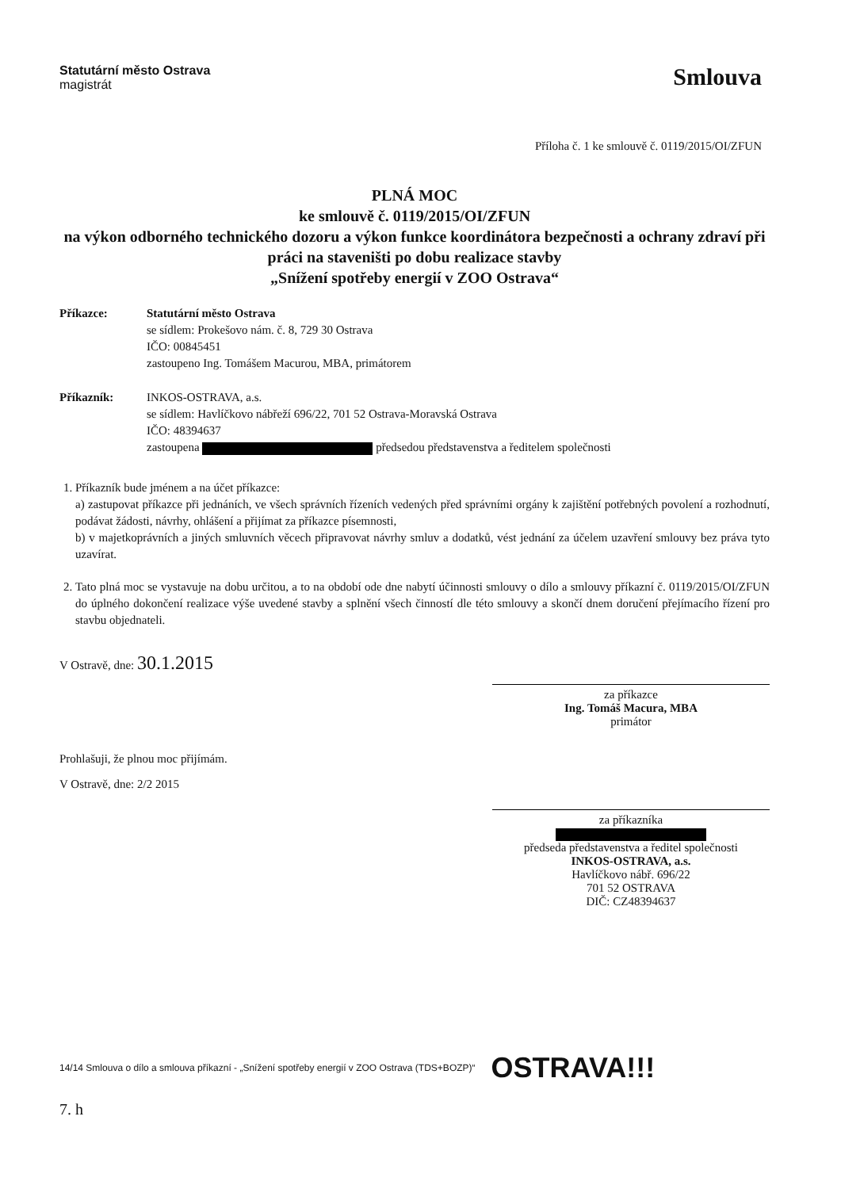Statutární město Ostrava
magistrát
Smlouva
Příloha č. 1 ke smlouvě č. 0119/2015/OI/ZFUN
PLNÁ MOC
ke smlouvě č. 0119/2015/OI/ZFUN
na výkon odborného technického dozoru a výkon funkce koordinátora bezpečnosti a ochrany zdraví při práci na staveništi po dobu realizace stavby
„Snížení spotřeby energií v ZOO Ostrava“
Příkazce: Statutární město Ostrava
se sídlem: Prokešovo nám. č. 8, 729 30 Ostrava
IČO: 00845451
zastoupeno Ing. Tomášem Macurou, MBA, primátorem
Příkazník: INKOS-OSTRAVA, a.s.
se sídlem: Havlíčkovo nábřeží 696/22, 701 52 Ostrava-Moravská Ostrava
IČO: 48394637
zastoupena předsedou představenstva a ředitelem společnosti
1. Příkazník bude jménem a na účet příkazce:
a) zastupovat příkazce při jednáních, ve všech správních řízeních vedených před správními orgány k zajištění potřebných povolení a rozhodnutí, podávat žádosti, návrhy, ohlášení a přijímat za příkazce písemnosti,
b) v majetkoprávních a jiných smluvních věcech připravovat návrhy smluv a dodatků, vést jednání za účelem uzavření smlouvy bez práva tyto uzavírat.
2. Tato plná moc se vystavuje na dobu určitou, a to na období ode dne nabytí účinnosti smlouvy o dílo a smlouvy příkazní č. 0119/2015/OI/ZFUN do úplného dokončení realizace výše uvedené stavby a splnění všech činností dle této smlouvy a skončí dnem doručení přejímacího řízení pro stavbu objednateli.
V Ostravě, dne: 30.1.2015
za příkazce
Ing. Tomáš Macura, MBA
primátor
Prohlašuji, že plnou moc přijímám.
V Ostravě, dne: 2/2 2015
za příkazníka
předseda představenstva a ředitel společnosti
INKOS-OSTRAVA, a.s.
Havlíčkovo nábř. 696/22
701 52 OSTRAVA
DIČ: CZ48394637
14/14 Smlouva o dílo a smlouva příkazní - „Snížení spotřeby energií v ZOO Ostrava (TDS+BOZP)“OSTRAVA!!!
7. h